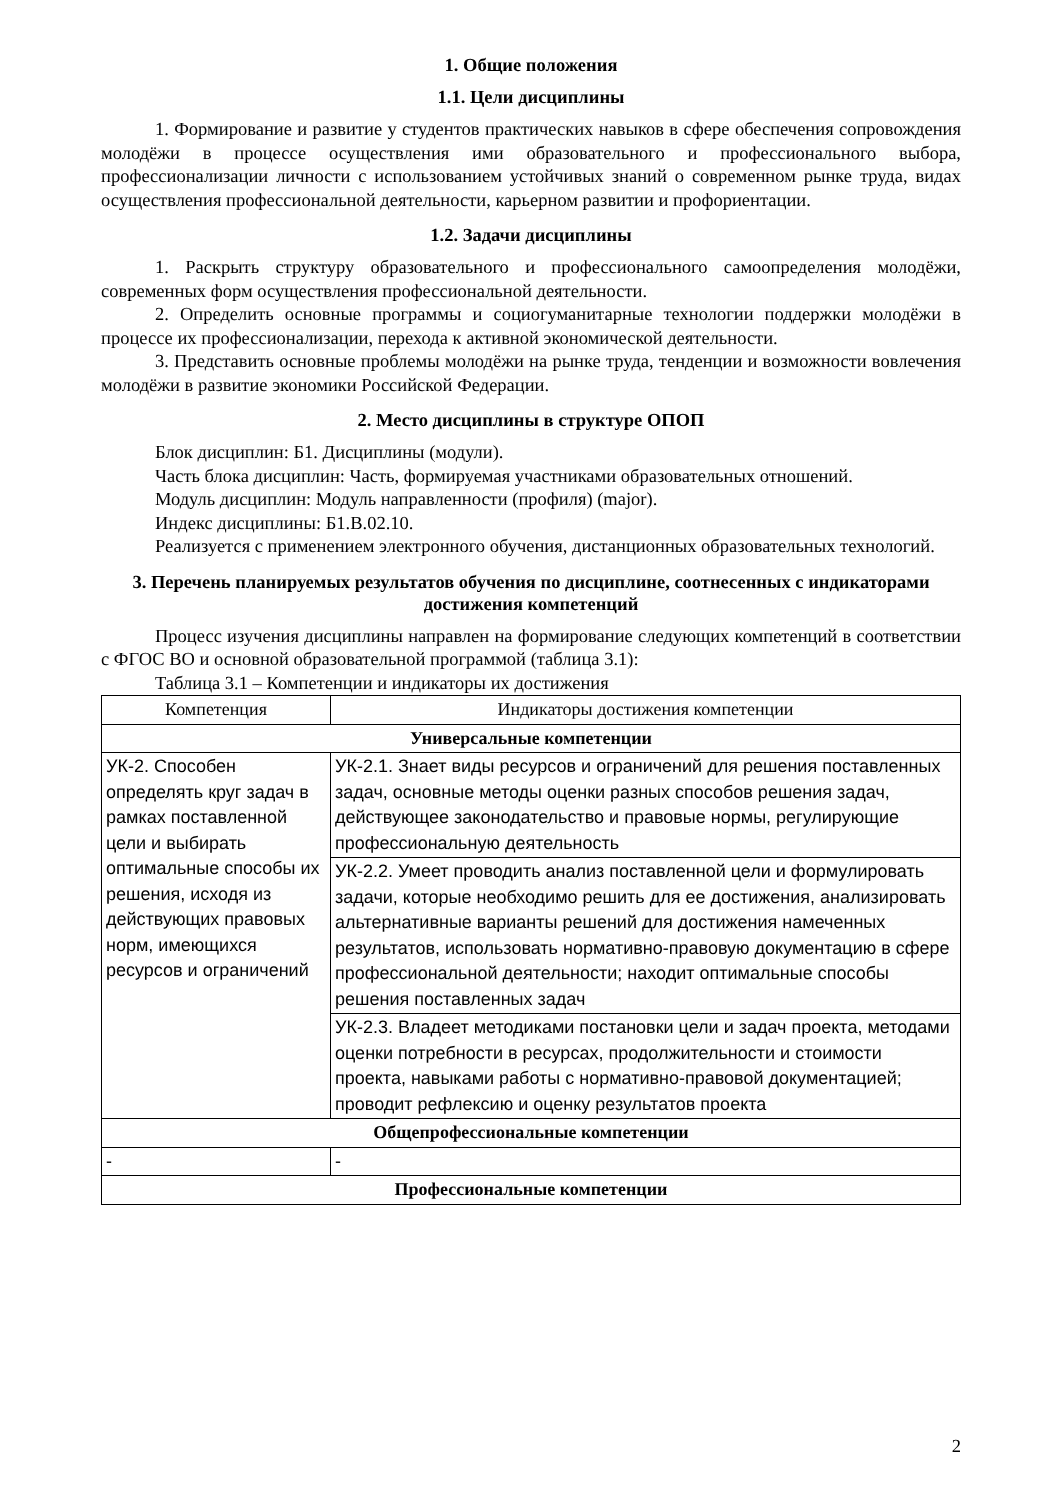1. Общие положения
1.1. Цели дисциплины
1. Формирование и развитие у студентов практических навыков в сфере обеспечения сопровождения молодёжи в процессе осуществления ими образовательного и профессионального выбора, профессионализации личности с использованием устойчивых знаний о современном рынке труда, видах осуществления профессиональной деятельности, карьерном развитии и профориентации.
1.2. Задачи дисциплины
1. Раскрыть структуру образовательного и профессионального самоопределения молодёжи, современных форм осуществления профессиональной деятельности.
2. Определить основные программы и социогуманитарные технологии поддержки молодёжи в процессе их профессионализации, перехода к активной экономической деятельности.
3. Представить основные проблемы молодёжи на рынке труда, тенденции и возможности вовлечения молодёжи в развитие экономики Российской Федерации.
2. Место дисциплины в структуре ОПОП
Блок дисциплин: Б1. Дисциплины (модули).
Часть блока дисциплин: Часть, формируемая участниками образовательных отношений.
Модуль дисциплин: Модуль направленности (профиля) (major).
Индекс дисциплины: Б1.В.02.10.
Реализуется с применением электронного обучения, дистанционных образовательных технологий.
3. Перечень планируемых результатов обучения по дисциплине, соотнесенных с индикаторами достижения компетенций
Процесс изучения дисциплины направлен на формирование следующих компетенций в соответствии с ФГОС ВО и основной образовательной программой (таблица 3.1):
Таблица 3.1 – Компетенции и индикаторы их достижения
| Компетенция | Индикаторы достижения компетенции |
| --- | --- |
| Универсальные компетенции | |
| УК-2. Способен определять круг задач в рамках поставленной цели и выбирать оптимальные способы их решения, исходя из действующих правовых норм, имеющихся ресурсов и ограничений | УК-2.1. Знает виды ресурсов и ограничений для решения поставленных задач, основные методы оценки разных способов решения задач, действующее законодательство и правовые нормы, регулирующие профессиональную деятельность |
| | УК-2.2. Умеет проводить анализ поставленной цели и формулировать задачи, которые необходимо решить для ее достижения, анализировать альтернативные варианты решений для достижения намеченных результатов, использовать нормативно-правовую документацию в сфере профессиональной деятельности; находит оптимальные способы решения поставленных задач |
| | УК-2.3. Владеет методиками постановки цели и задач проекта, методами оценки потребности в ресурсах, продолжительности и стоимости проекта, навыками работы с нормативно-правовой документацией; проводит рефлексию и оценку результатов проекта |
| Общепрофессиональные компетенции | |
| - | - |
| Профессиональные компетенции | |
2